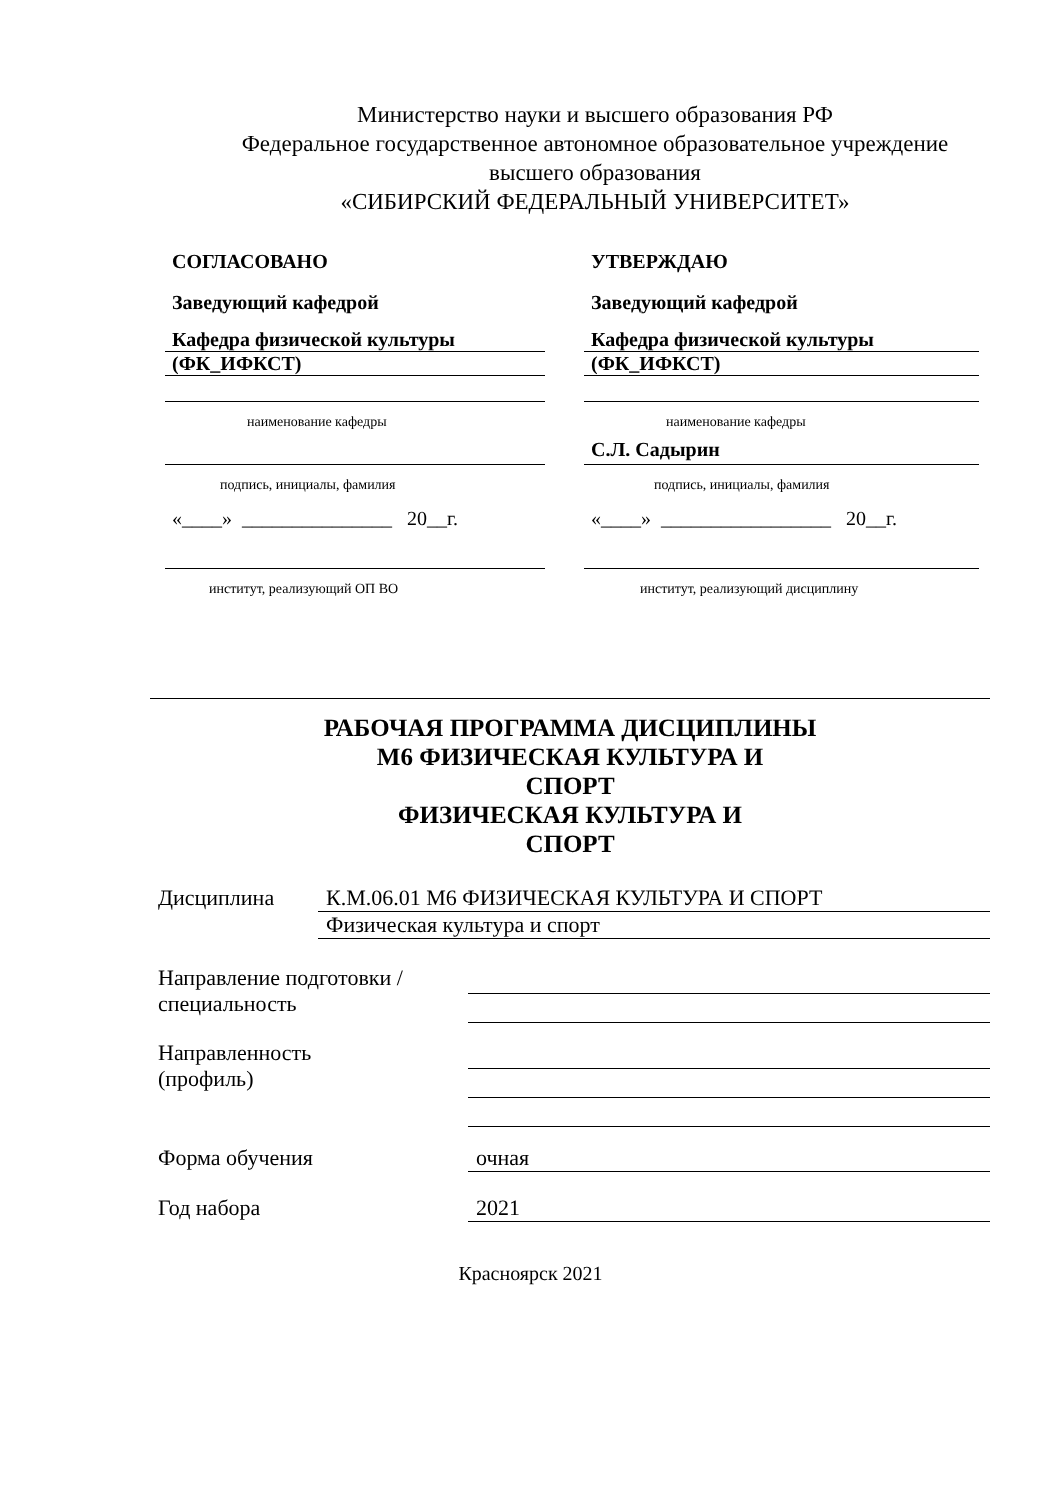Министерство науки и высшего образования РФ
Федеральное государственное автономное образовательное учреждение
высшего образования
«СИБИРСКИЙ ФЕДЕРАЛЬНЫЙ УНИВЕРСИТЕТ»
СОГЛАСОВАНО
Заведующий кафедрой
Кафедра физической культуры
(ФК_ИФКСТ)
наименование кафедры
подпись, инициалы, фамилия
«____» _______________ 20__г.
институт, реализующий ОП ВО
УТВЕРЖДАЮ
Заведующий кафедрой
Кафедра физической культуры
(ФК_ИФКСТ)
наименование кафедры
С.Л. Садырин
подпись, инициалы, фамилия
«____» _________________ 20__г.
институт, реализующий дисциплину
РАБОЧАЯ ПРОГРАММА ДИСЦИПЛИНЫ
М6 ФИЗИЧЕСКАЯ КУЛЬТУРА И
СПОРТ
ФИЗИЧЕСКАЯ КУЛЬТУРА И
СПОРТ
Дисциплина К.М.06.01 М6 ФИЗИЧЕСКАЯ КУЛЬТУРА И СПОРТ
Физическая культура и спорт
Направление подготовки /
специальность
Направленность
(профиль)
Форма обучения очная
Год набора 2021
Красноярск 2021